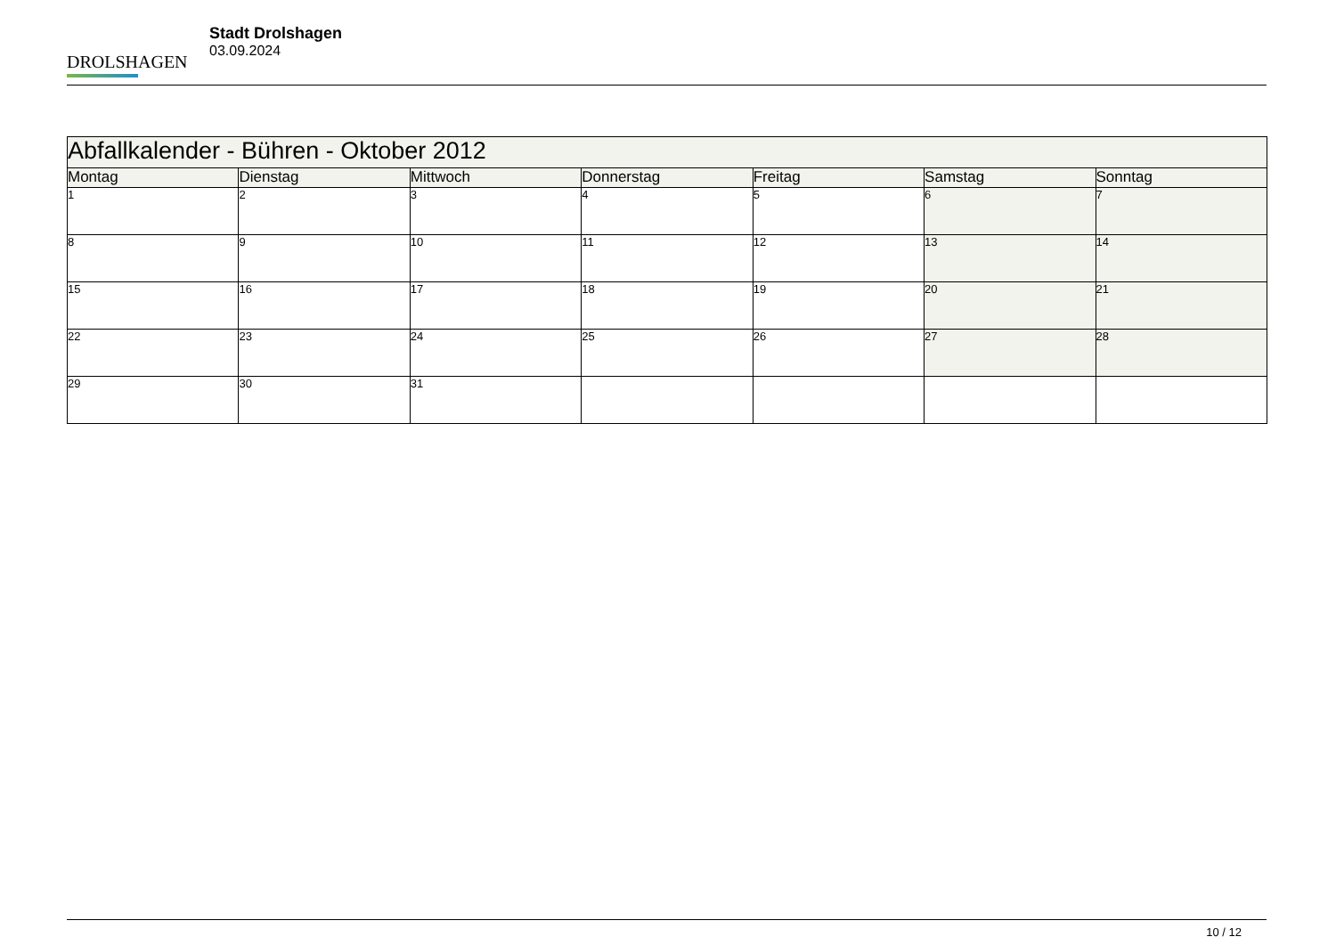DROLSHAGEN
Stadt Drolshagen
03.09.2024
| Abfallkalender - Bühren - Oktober 2012 | | | | | | |
| --- | --- | --- | --- | --- | --- | --- |
| Montag | Dienstag | Mittwoch | Donnerstag | Freitag | Samstag | Sonntag |
| 1 | 2 | 3 | 4 | 5 | 6 | 7 |
| 8 | 9 | 10 | 11 | 12 | 13 | 14 |
| 15 | 16 | 17 | 18 | 19 | 20 | 21 |
| 22 | 23 | 24 | 25 | 26 | 27 | 28 |
| 29 | 30 | 31 | | | | |
10 / 12